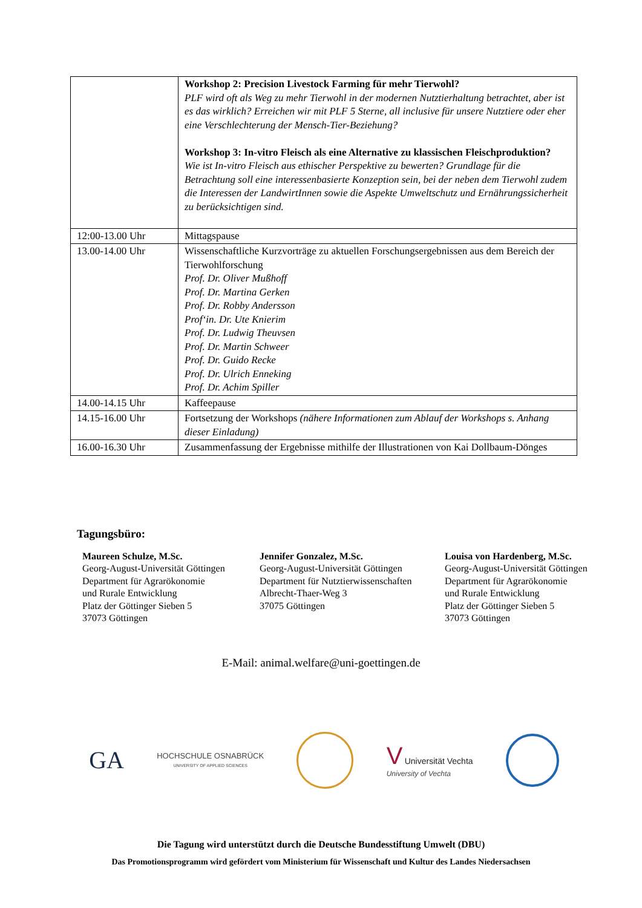| | Workshop 2: Precision Livestock Farming für mehr Tierwohl? PLF wird oft als Weg zu mehr Tierwohl in der modernen Nutztierhaltung betrachtet, aber ist es das wirklich? Erreichen wir mit PLF 5 Sterne, all inclusive für unsere Nutztiere oder eher eine Verschlechterung der Mensch-Tier-Beziehung? Workshop 3: In-vitro Fleisch als eine Alternative zu klassischen Fleischproduktion? Wie ist In-vitro Fleisch aus ethischer Perspektive zu bewerten? Grundlage für die Betrachtung soll eine interessenbasierte Konzeption sein, bei der neben dem Tierwohl zudem die Interessen der LandwirtInnen sowie die Aspekte Umweltschutz und Ernährungssicherheit zu berücksichtigen sind. |
| 12:00-13.00 Uhr | Mittagspause |
| 13.00-14.00 Uhr | Wissenschaftliche Kurzvorträge zu aktuellen Forschungsergebnissen aus dem Bereich der Tierwohlforschung Prof. Dr. Oliver Mußhoff Prof. Dr. Martina Gerken Prof. Dr. Robby Andersson Prof‘in. Dr. Ute Knierim Prof. Dr. Ludwig Theuvsen Prof. Dr. Martin Schweer Prof. Dr. Guido Recke Prof. Dr. Ulrich Enneking Prof. Dr. Achim Spiller |
| 14.00-14.15 Uhr | Kaffeepause |
| 14.15-16.00 Uhr | Fortsetzung der Workshops (nähere Informationen zum Ablauf der Workshops s. Anhang dieser Einladung) |
| 16.00-16.30 Uhr | Zusammenfassung der Ergebnisse mithilfe der Illustrationen von Kai Dollbaum-Dönges |
Tagungsbüro:
Maureen Schulze, M.Sc.
Georg-August-Universität Göttingen
Department für Agrarökonomie
und Rurale Entwicklung
Platz der Göttinger Sieben 5
37073 Göttingen
Jennifer Gonzalez, M.Sc.
Georg-August-Universität Göttingen
Department für Nutztierwissenschaften
Albrecht-Thaer-Weg 3
37075 Göttingen
Louisa von Hardenberg, M.Sc.
Georg-August-Universität Göttingen
Department für Agrarökonomie
und Rurale Entwicklung
Platz der Göttinger Sieben 5
37073 Göttingen
E-Mail: animal.welfare@uni-goettingen.de
GA
HOCHSCHULE OSNABRÜCK
UNIVERSITY OF APPLIED SCIENCES
V Universität Vechta
University of Vechta
Die Tagung wird unterstützt durch die Deutsche Bundesstiftung Umwelt (DBU)
Das Promotionsprogramm wird gefördert vom Ministerium für Wissenschaft und Kultur des Landes Niedersachsen